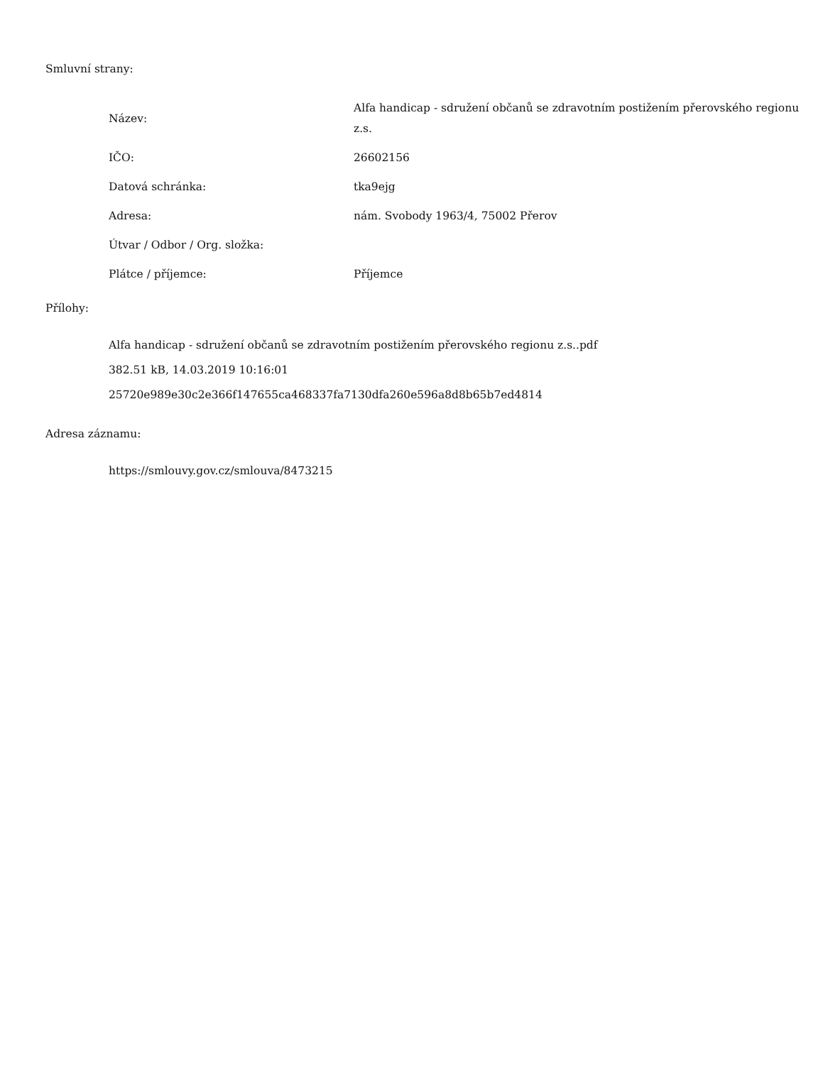Smluvní strany:
| Název: | Alfa handicap - sdružení občanů se zdravotním postižením přerovského regionu z.s. |
| IČO: | 26602156 |
| Datová schránka: | tka9ejg |
| Adresa: | nám. Svobody 1963/4, 75002 Přerov |
| Útvar / Odbor / Org. složka: | |
| Plátce / příjemce: | Příjemce |
Přílohy:
Alfa handicap - sdružení občanů se zdravotním postižením přerovského regionu z.s..pdf
382.51 kB, 14.03.2019 10:16:01
25720e989e30c2e366f147655ca468337fa7130dfa260e596a8d8b65b7ed4814
Adresa záznamu:
https://smlouvy.gov.cz/smlouva/8473215